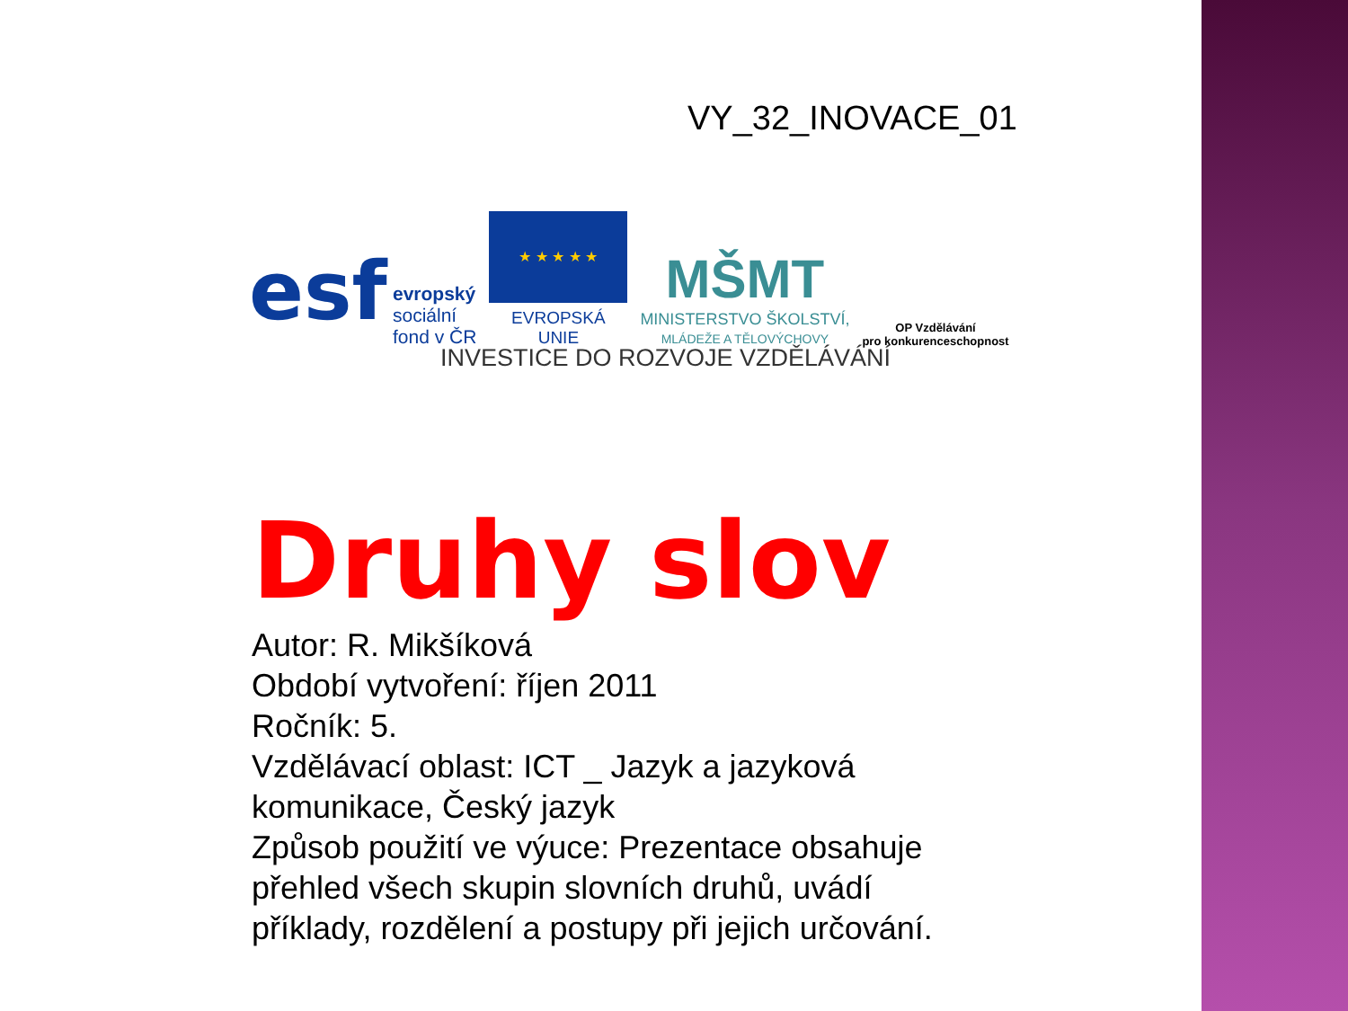VY_32_INOVACE_01
esf
evropský
sociální
fond v ČR
★ ★ ★ ★ ★
EVROPSKÁ UNIE
MŠMT
MINISTERSTVO ŠKOLSTVÍ,
MLÁDEŽE A TĚLOVÝCHOVY
OP Vzdělávání
pro konkurenceschopnost
INVESTICE DO ROZVOJE VZDĚLÁVÁNÍ
Druhy slov
Autor: R. Mikšíková
Období vytvoření: říjen 2011
Ročník: 5.
Vzdělávací oblast: ICT _ Jazyk a jazyková komunikace, Český jazyk
Způsob použití ve výuce: Prezentace obsahuje přehled všech skupin slovních druhů, uvádí příklady, rozdělení a postupy při jejich určování.